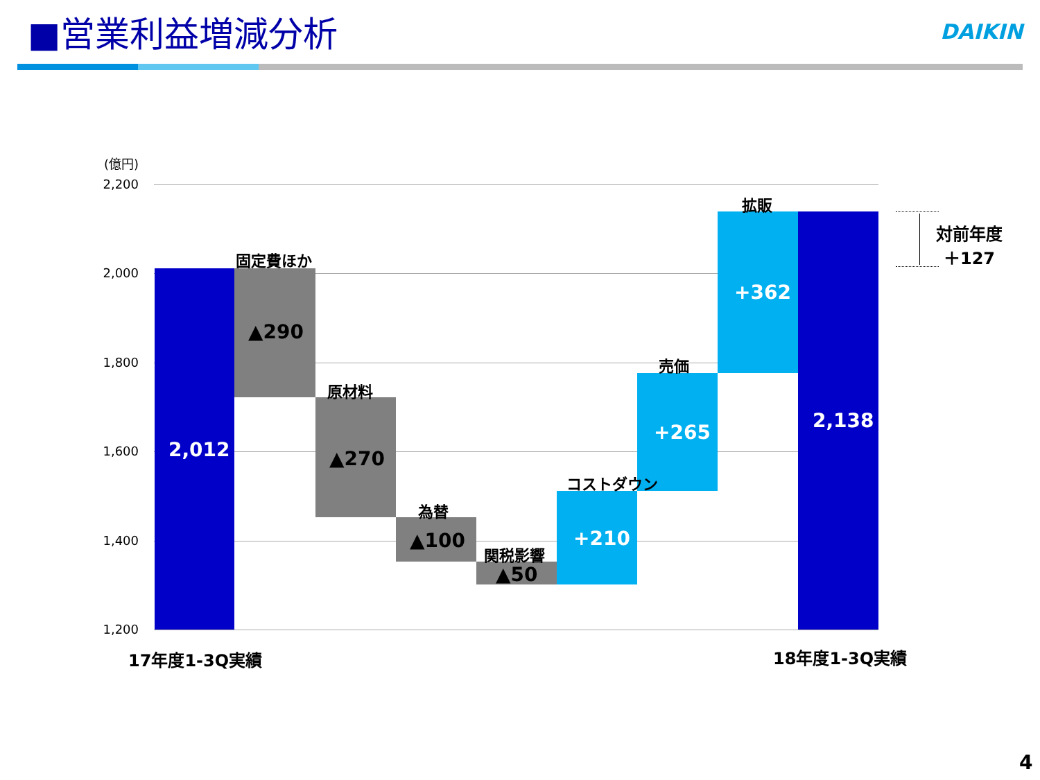■営業利益増減分析
DAIKIN
(億円)
2,200
2,000
1,800
1,600
1,400
1,200
2,012
固定費ほか
▲290
原材料
▲270
為替
▲100 関税影響
▲50
コストダウン
+210
売価
+265
拡販
+362
2,138
対前年度
＋127
17年度1-3Q実績 18年度1-3Q実績
4